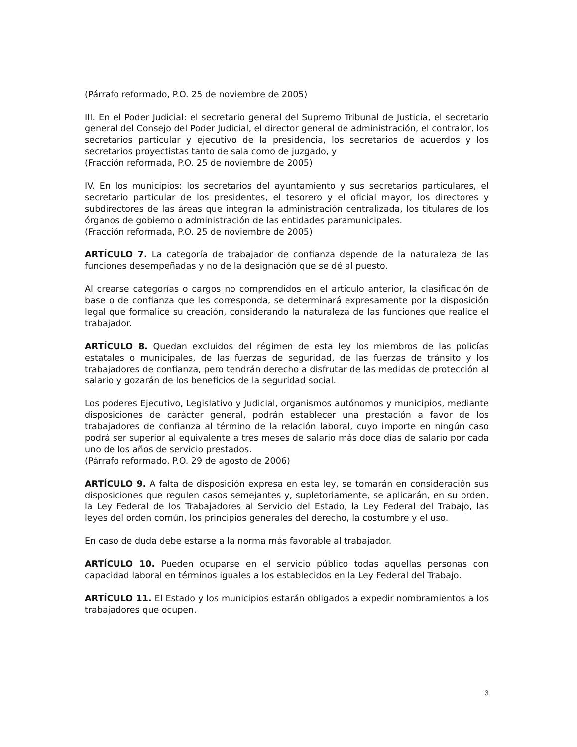(Párrafo reformado, P.O. 25 de noviembre de 2005)
III. En el Poder Judicial: el secretario general del Supremo Tribunal de Justicia, el secretario general del Consejo del Poder Judicial, el director general de administración, el contralor, los secretarios particular y ejecutivo de la presidencia, los secretarios de acuerdos y los secretarios proyectistas tanto de sala como de juzgado, y
(Fracción reformada, P.O. 25 de noviembre de 2005)
IV. En los municipios: los secretarios del ayuntamiento y sus secretarios particulares, el secretario particular de los presidentes, el tesorero y el oficial mayor, los directores y subdirectores de las áreas que integran la administración centralizada, los titulares de los órganos de gobierno o administración de las entidades paramunicipales.
(Fracción reformada, P.O. 25 de noviembre de 2005)
ARTÍCULO 7. La categoría de trabajador de confianza depende de la naturaleza de las funciones desempeñadas y no de la designación que se dé al puesto.
Al crearse categorías o cargos no comprendidos en el artículo anterior, la clasificación de base o de confianza que les corresponda, se determinará expresamente por la disposición legal que formalice su creación, considerando la naturaleza de las funciones que realice el trabajador.
ARTÍCULO 8. Quedan excluidos del régimen de esta ley los miembros de las policías estatales o municipales, de las fuerzas de seguridad, de las fuerzas de tránsito y los trabajadores de confianza, pero tendrán derecho a disfrutar de las medidas de protección al salario y gozarán de los beneficios de la seguridad social.
Los poderes Ejecutivo, Legislativo y Judicial, organismos autónomos y municipios, mediante disposiciones de carácter general, podrán establecer una prestación a favor de los trabajadores de confianza al término de la relación laboral, cuyo importe en ningún caso podrá ser superior al equivalente a tres meses de salario más doce días de salario por cada uno de los años de servicio prestados.
(Párrafo reformado. P.O. 29 de agosto de 2006)
ARTÍCULO 9. A falta de disposición expresa en esta ley, se tomarán en consideración sus disposiciones que regulen casos semejantes y, supletoriamente, se aplicarán, en su orden, la Ley Federal de los Trabajadores al Servicio del Estado, la Ley Federal del Trabajo, las leyes del orden común, los principios generales del derecho, la costumbre y el uso.
En caso de duda debe estarse a la norma más favorable al trabajador.
ARTÍCULO 10. Pueden ocuparse en el servicio público todas aquellas personas con capacidad laboral en términos iguales a los establecidos en la Ley Federal del Trabajo.
ARTÍCULO 11. El Estado y los municipios estarán obligados a expedir nombramientos a los trabajadores que ocupen.
3